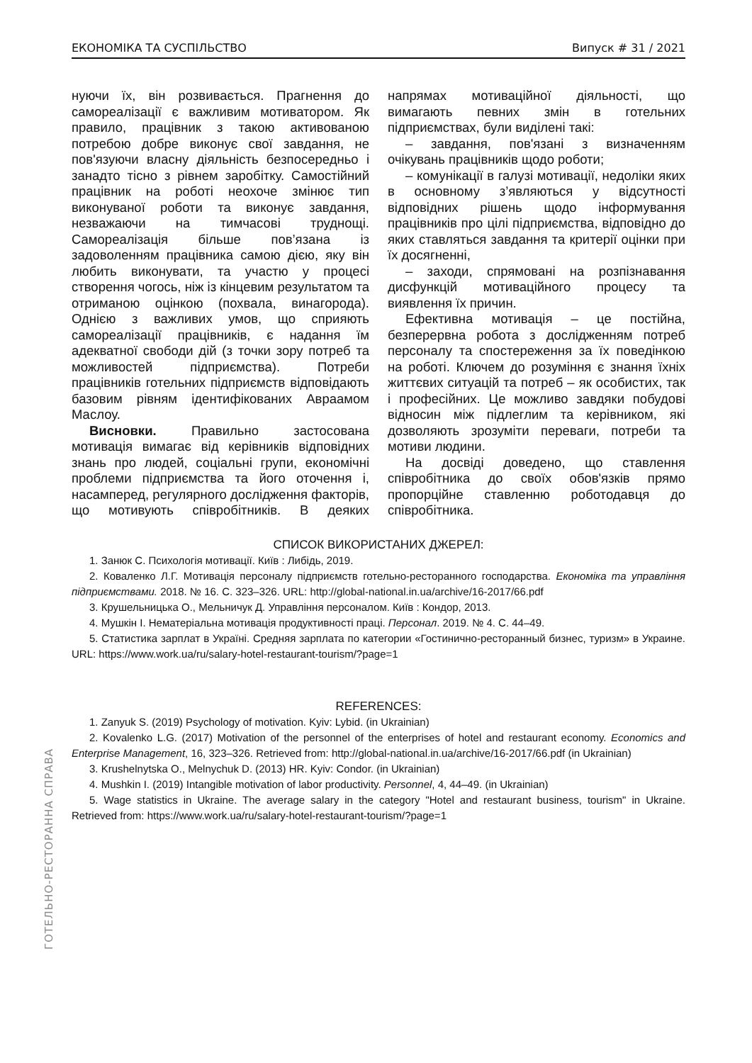ЕКОНОМІКА ТА СУСПІЛЬСТВО Випуск # 31 / 2021
нуючи їх, він розвивається. Прагнення до самореалізації є важливим мотиватором. Як правило, працівник з такою активованою потребою добре виконує свої завдання, не пов'язуючи власну діяльність безпосередньо і занадто тісно з рівнем заробітку. Самостійний працівник на роботі неохоче змінює тип виконуваної роботи та виконує завдання, незважаючи на тимчасові труднощі. Самореалізація більше пов’язана із задоволенням працівника самою дією, яку він любить виконувати, та участю у процесі створення чогось, ніж із кінцевим результатом та отриманою оцінкою (похвала, винагорода). Однією з важливих умов, що сприяють самореалізації працівників, є надання їм адекватної свободи дій (з точки зору потреб та можливостей підприємства). Потреби працівників готельних підприємств відповідають базовим рівням ідентифікованих Авраамом Маслоу.
Висновки. Правильно застосована мотивація вимагає від керівників відповідних знань про людей, соціальні групи, економічні проблеми підприємства та його оточення і, насамперед, регулярного дослідження факторів, що мотивують співробітників. В деяких напрямах мотиваційної діяльності, що вимагають певних змін в готельних підприємствах, були виділені такі:
– завдання, пов'язані з визначенням очікувань працівників щодо роботи;
– комунікації в галузі мотивації, недоліки яких в основному з’являються у відсутності відповідних рішень щодо інформування працівників про цілі підприємства, відповідно до яких ставляться завдання та критерії оцінки при їх досягненні,
– заходи, спрямовані на розпізнавання дисфункцій мотиваційного процесу та виявлення їх причин.
Ефективна мотивація – це постійна, безперервна робота з дослідженням потреб персоналу та спостереження за їх поведінкою на роботі. Ключем до розуміння є знання їхніх життєвих ситуацій та потреб – як особистих, так і професійних. Це можливо завдяки побудові відносин між підлеглим та керівником, які дозволяють зрозуміти переваги, потреби та мотиви людини.
На досвіді доведено, що ставлення співробітника до своїх обов'язків прямо пропорційне ставленню роботодавця до співробітника.
СПИСОК ВИКОРИСТАНИХ ДЖЕРЕЛ:
1. Занюк С. Психологія мотивації. Київ : Либідь, 2019.
2. Коваленко Л.Г. Мотивація персоналу підприємств готельно-ресторанного господарства. Економіка та управління підприємствами. 2018. № 16. С. 323–326. URL: http://global-national.in.ua/archive/16-2017/66.pdf
3. Крушельницька О., Мельничук Д. Управління персоналом. Київ : Кондор, 2013.
4. Мушкін І. Нематеріальна мотивація продуктивності праці. Персонал. 2019. № 4. С. 44–49.
5. Статистика зарплат в Україні. Средняя зарплата по категории «Гостинично-ресторанный бизнес, туризм» в Украине. URL: https://www.work.ua/ru/salary-hotel-restaurant-tourism/?page=1
REFERENCES:
1. Zanyuk S. (2019) Psychology of motivation. Kyiv: Lybid. (in Ukrainian)
2. Kovalenko L.G. (2017) Motivation of the personnel of the enterprises of hotel and restaurant economy. Economics and Enterprise Management, 16, 323–326. Retrieved from: http://global-national.in.ua/archive/16-2017/66.pdf (in Ukrainian)
3. Krushelnytska O., Melnychuk D. (2013) HR. Kyiv: Condor. (in Ukrainian)
4. Mushkin I. (2019) Intangible motivation of labor productivity. Personnel, 4, 44–49. (in Ukrainian)
5. Wage statistics in Ukraine. The average salary in the category "Hotel and restaurant business, tourism" in Ukraine. Retrieved from: https://www.work.ua/ru/salary-hotel-restaurant-tourism/?page=1
ГОТЕЛЬНО-РЕСТОРАННА СПРАВА